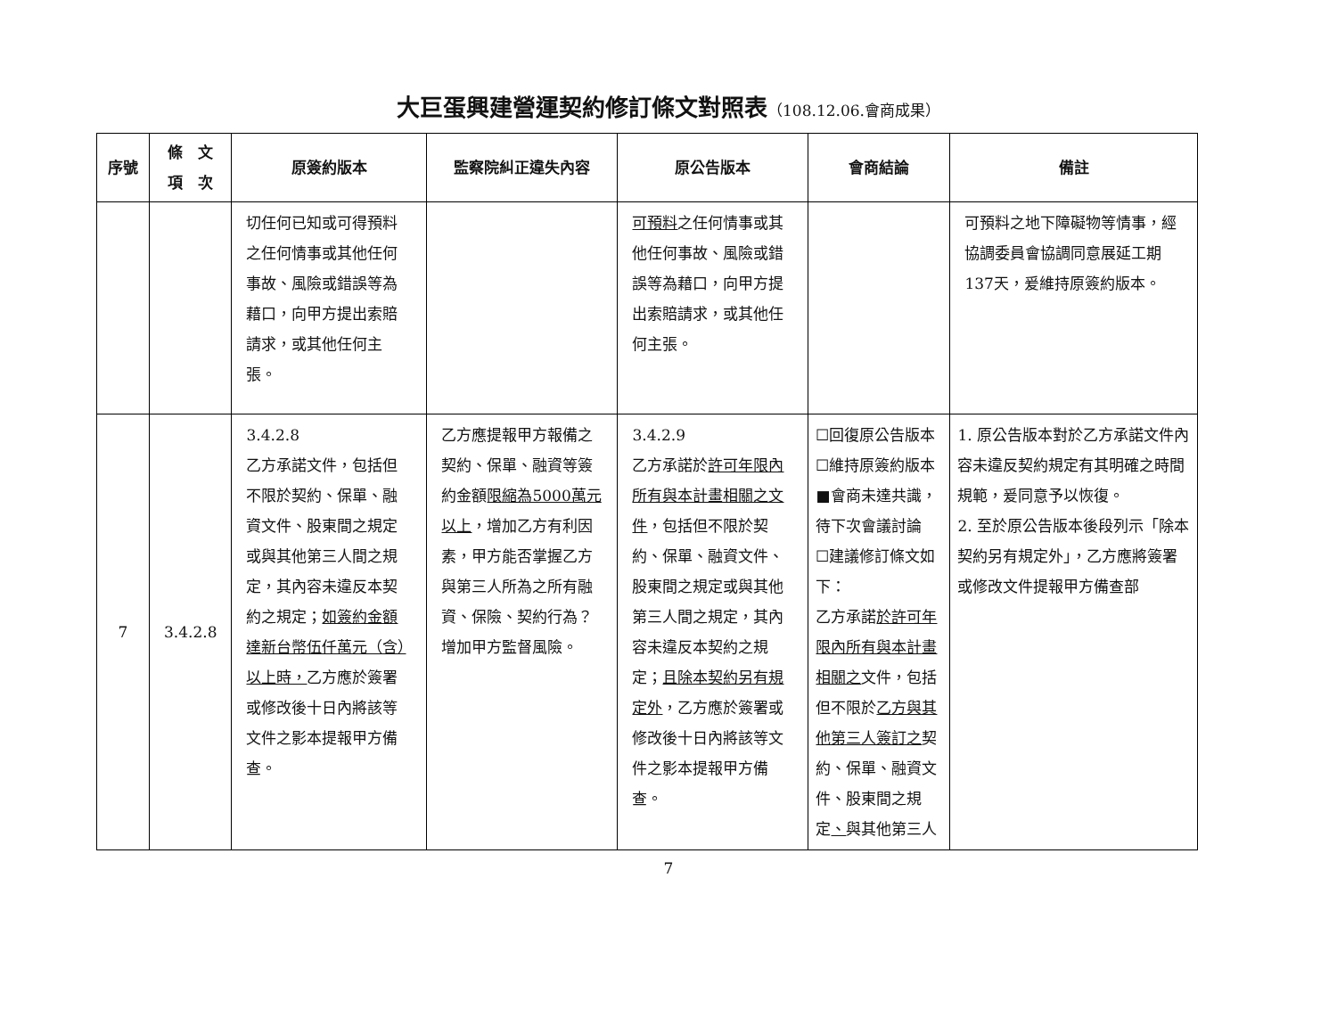大巨蛋興建營運契約修訂條文對照表（108.12.06.會商成果）
| 序號 | 條 文 項 次 | 原簽約版本 | 監察院糾正違失內容 | 原公告版本 | 會商結論 | 備註 |
| --- | --- | --- | --- | --- | --- | --- |
| | | 切任何已知或可得預料之任何情事或其他任何事故、風險或錯誤等為藉口，向甲方提出索賠請求，或其他任何主張。 | | 可預料 之任何情事或其他任何事故、風險或錯誤等為藉口，向甲方提出索賠請求，或其他任何主張。 | | 可預料之地下障礙物等情事，經協調委員會協調同意展延工期137天，爰維持原簽約版本。 |
| 7 | 3.4.2.8 | 3.4.2.8 乙方承諾文件，包括但不限於契約、保單、融資文件、股東間之規定或與其他第三人間之規定，其內容未違反本契約之規定； 如簽約金額達新台幣伍仟萬元（含）以上時， 乙方應於簽署或修改後十日內將該等文件之影本提報甲方備查。 | 乙方應提報甲方報備之契約、保單、融資等簽約金額 限縮為5000萬元以上 ，增加乙方有利因素，甲方能否掌握乙方與第三人所為之所有融資、保險、契約行為？增加甲方監督風險。 | 3.4.2.9 乙方承諾於 許可年限內所有與本計畫相關之文件 ，包括但不限於契約、保單、融資文件、股東間之規定或與其他第三人間之規定，其內容未違反本契約之規定； 且除本契約另有規定外 ，乙方應於簽署或修改後十日內將該等文件之影本提報甲方備查。 | ☐回復原公告版本 ☐維持原簽約版本 ■會商未達共識，待下次會議討論 ☐建議修訂條文如下： 乙方承諾 於許可年限內所有與本計畫相關之 文件，包括但不限於 乙方與其他第三人簽訂之 契約、保單、融資文件、股東間之規定 、 與其他第三人 | 1. 原公告版本對於乙方承諾文件內容未違反契約規定有其明確之時間規範，爰同意予以恢復。 2. 至於原公告版本後段列示「除本契約另有規定外」，乙方應將簽署或修改文件提報甲方備查部 |
7